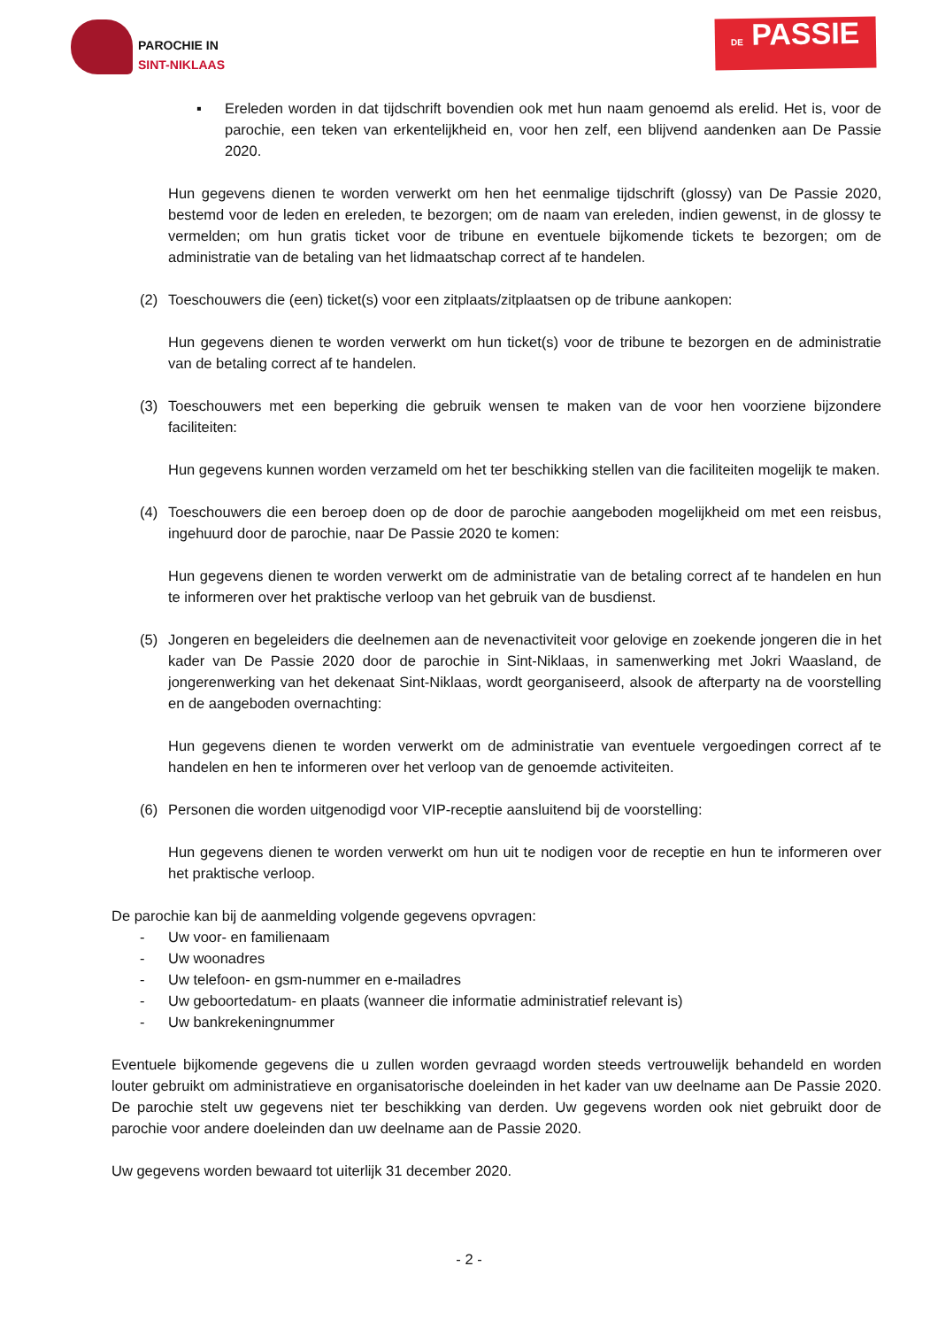PAROCHIE IN
SINT-NIKLAAS
DE PASSIE
▪ Ereleden worden in dat tijdschrift bovendien ook met hun naam genoemd als erelid. Het is, voor de parochie, een teken van erkentelijkheid en, voor hen zelf, een blijvend aandenken aan De Passie 2020.
Hun gegevens dienen te worden verwerkt om hen het eenmalige tijdschrift (glossy) van De Passie 2020, bestemd voor de leden en ereleden, te bezorgen; om de naam van ereleden, indien gewenst, in de glossy te vermelden; om hun gratis ticket voor de tribune en eventuele bijkomende tickets te bezorgen; om de administratie van de betaling van het lidmaatschap correct af te handelen.
(2) Toeschouwers die (een) ticket(s) voor een zitplaats/zitplaatsen op de tribune aankopen:
Hun gegevens dienen te worden verwerkt om hun ticket(s) voor de tribune te bezorgen en de administratie van de betaling correct af te handelen.
(3) Toeschouwers met een beperking die gebruik wensen te maken van de voor hen voorziene bijzondere faciliteiten:
Hun gegevens kunnen worden verzameld om het ter beschikking stellen van die faciliteiten mogelijk te maken.
(4) Toeschouwers die een beroep doen op de door de parochie aangeboden mogelijkheid om met een reisbus, ingehuurd door de parochie, naar De Passie 2020 te komen:
Hun gegevens dienen te worden verwerkt om de administratie van de betaling correct af te handelen en hun te informeren over het praktische verloop van het gebruik van de busdienst.
(5) Jongeren en begeleiders die deelnemen aan de nevenactiviteit voor gelovige en zoekende jongeren die in het kader van De Passie 2020 door de parochie in Sint-Niklaas, in samenwerking met Jokri Waasland, de jongerenwerking van het dekenaat Sint-Niklaas, wordt georganiseerd, alsook de afterparty na de voorstelling en de aangeboden overnachting:
Hun gegevens dienen te worden verwerkt om de administratie van eventuele vergoedingen correct af te handelen en hen te informeren over het verloop van de genoemde activiteiten.
(6) Personen die worden uitgenodigd voor VIP-receptie aansluitend bij de voorstelling:
Hun gegevens dienen te worden verwerkt om hun uit te nodigen voor de receptie en hun te informeren over het praktische verloop.
De parochie kan bij de aanmelding volgende gegevens opvragen:
- Uw voor- en familienaam
- Uw woonadres
- Uw telefoon- en gsm-nummer en e-mailadres
- Uw geboortedatum- en plaats (wanneer die informatie administratief relevant is)
- Uw bankrekeningnummer
Eventuele bijkomende gegevens die u zullen worden gevraagd worden steeds vertrouwelijk behandeld en worden louter gebruikt om administratieve en organisatorische doeleinden in het kader van uw deelname aan De Passie 2020. De parochie stelt uw gegevens niet ter beschikking van derden. Uw gegevens worden ook niet gebruikt door de parochie voor andere doeleinden dan uw deelname aan de Passie 2020.
Uw gegevens worden bewaard tot uiterlijk 31 december 2020.
- 2 -